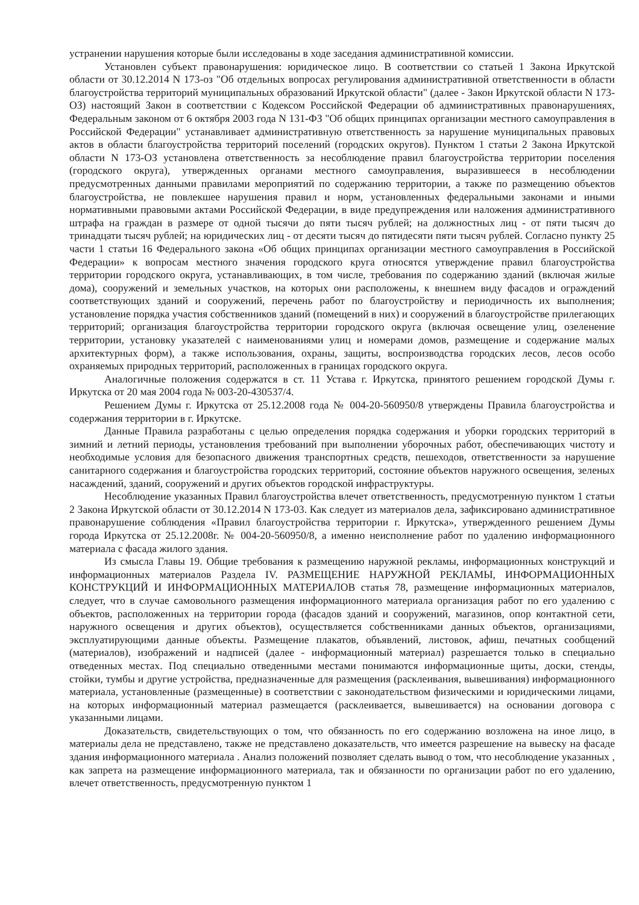устранении нарушения которые были исследованы в ходе заседания административной комиссии.
Установлен субъект правонарушения: юридическое лицо. В соответствии со статьей 1 Закона Иркутской области от 30.12.2014 N 173-оз "Об отдельных вопросах регулирования административной ответственности в области благоустройства территорий муниципальных образований Иркутской области" (далее - Закон Иркутской области N 173-ОЗ) настоящий Закон в соответствии с Кодексом Российской Федерации об административных правонарушениях, Федеральным законом от 6 октября 2003 года N 131-ФЗ "Об общих принципах организации местного самоуправления в Российской Федерации" устанавливает административную ответственность за нарушение муниципальных правовых актов в области благоустройства территорий поселений (городских округов). Пунктом 1 статьи 2 Закона Иркутской области N 173-ОЗ установлена ответственность за несоблюдение правил благоустройства территории поселения (городского округа), утвержденных органами местного самоуправления, выразившееся в несоблюдении предусмотренных данными правилами мероприятий по содержанию территории, а также по размещению объектов благоустройства, не повлекшее нарушения правил и норм, установленных федеральными законами и иными нормативными правовыми актами Российской Федерации, в виде предупреждения или наложения административного штрафа на граждан в размере от одной тысячи до пяти тысяч рублей; на должностных лиц - от пяти тысяч до тринадцати тысяч рублей; на юридических лиц - от десяти тысяч до пятидесяти пяти тысяч рублей. Согласно пункту 25 части 1 статьи 16 Федерального закона «Об общих принципах организации местного самоуправления в Российской Федерации» к вопросам местного значения городского круга относятся утверждение правил благоустройства территории городского округа, устанавливающих, в том числе, требования по содержанию зданий (включая жилые дома), сооружений и земельных участков, на которых они расположены, к внешнем виду фасадов и ограждений соответствующих зданий и сооружений, перечень работ по благоустройству и периодичность их выполнения; установление порядка участия собственников зданий (помещений в них) и сооружений в благоустройстве прилегающих территорий; организация благоустройства территории городского округа (включая освещение улиц, озеленение территории, установку указателей с наименованиями улиц и номерами домов, размещение и содержание малых архитектурных форм), а также использования, охраны, защиты, воспроизводства городских лесов, лесов особо охраняемых природных территорий, расположенных в границах городского округа.
Аналогичные положения содержатся в ст. 11 Устава г. Иркутска, принятого решением городской Думы г. Иркутска от 20 мая 2004 года № 003-20-430537/4.
Решением Думы г. Иркутска от 25.12.2008 года № 004-20-560950/8 утверждены Правила благоустройства и содержания территории в г. Иркутске.
Данные Правила разработаны с целью определения порядка содержания и уборки городских территорий в зимний и летний периоды, установления требований при выполнении уборочных работ, обеспечивающих чистоту и необходимые условия для безопасного движения транспортных средств, пешеходов, ответственности за нарушение санитарного содержания и благоустройства городских территорий, состояние объектов наружного освещения, зеленых насаждений, зданий, сооружений и других объектов городской инфраструктуры.
Несоблюдение указанных Правил благоустройства влечет ответственность, предусмотренную пунктом 1 статьи 2 Закона Иркутской области от 30.12.2014 N 173-03. Как следует из материалов дела, зафиксировано административное правонарушение соблюдения «Правил благоустройства территории г. Иркутска», утвержденного решением Думы города Иркутска от 25.12.2008г. № 004-20-560950/8, а именно неисполнение работ по удалению информационного материала с фасада жилого здания.
Из смысла Главы 19. Общие требования к размещению наружной рекламы, информационных конструкций и информационных материалов Раздела IV. РАЗМЕЩЕНИЕ НАРУЖНОЙ РЕКЛАМЫ, ИНФОРМАЦИОННЫХ КОНСТРУКЦИЙ И ИНФОРМАЦИОННЫХ МАТЕРИАЛОВ статья 78, размещение информационных материалов, следует, что в случае самовольного размещения информационного материала организация работ по его удалению с объектов, расположенных на территории города (фасадов зданий и сооружений, магазинов, опор контактной сети, наружного освещения и других объектов), осуществляется собственниками данных объектов, организациями, эксплуатирующими данные объекты. Размещение плакатов, объявлений, листовок, афиш, печатных сообщений (материалов), изображений и надписей (далее - информационный материал) разрешается только в специально отведенных местах. Под специально отведенными местами понимаются информационные щиты, доски, стенды, стойки, тумбы и другие устройства, предназначенные для размещения (расклеивания, вывешивания) информационного материала, установленные (размещенные) в соответствии с законодательством физическими и юридическими лицами, на которых информационный материал размещается (расклеивается, вывешивается) на основании договора с указанными лицами.
Доказательств, свидетельствующих о том, что обязанность по его содержанию возложена на иное лицо, в материалы дела не представлено, также не представлено доказательств, что имеется разрешение на вывеску на фасаде здания информационного материала . Анализ положений позволяет сделать вывод о том, что несоблюдение указанных , как запрета на размещение информационного материала, так и обязанности по организации работ по его удалению, влечет ответственность, предусмотренную пунктом 1